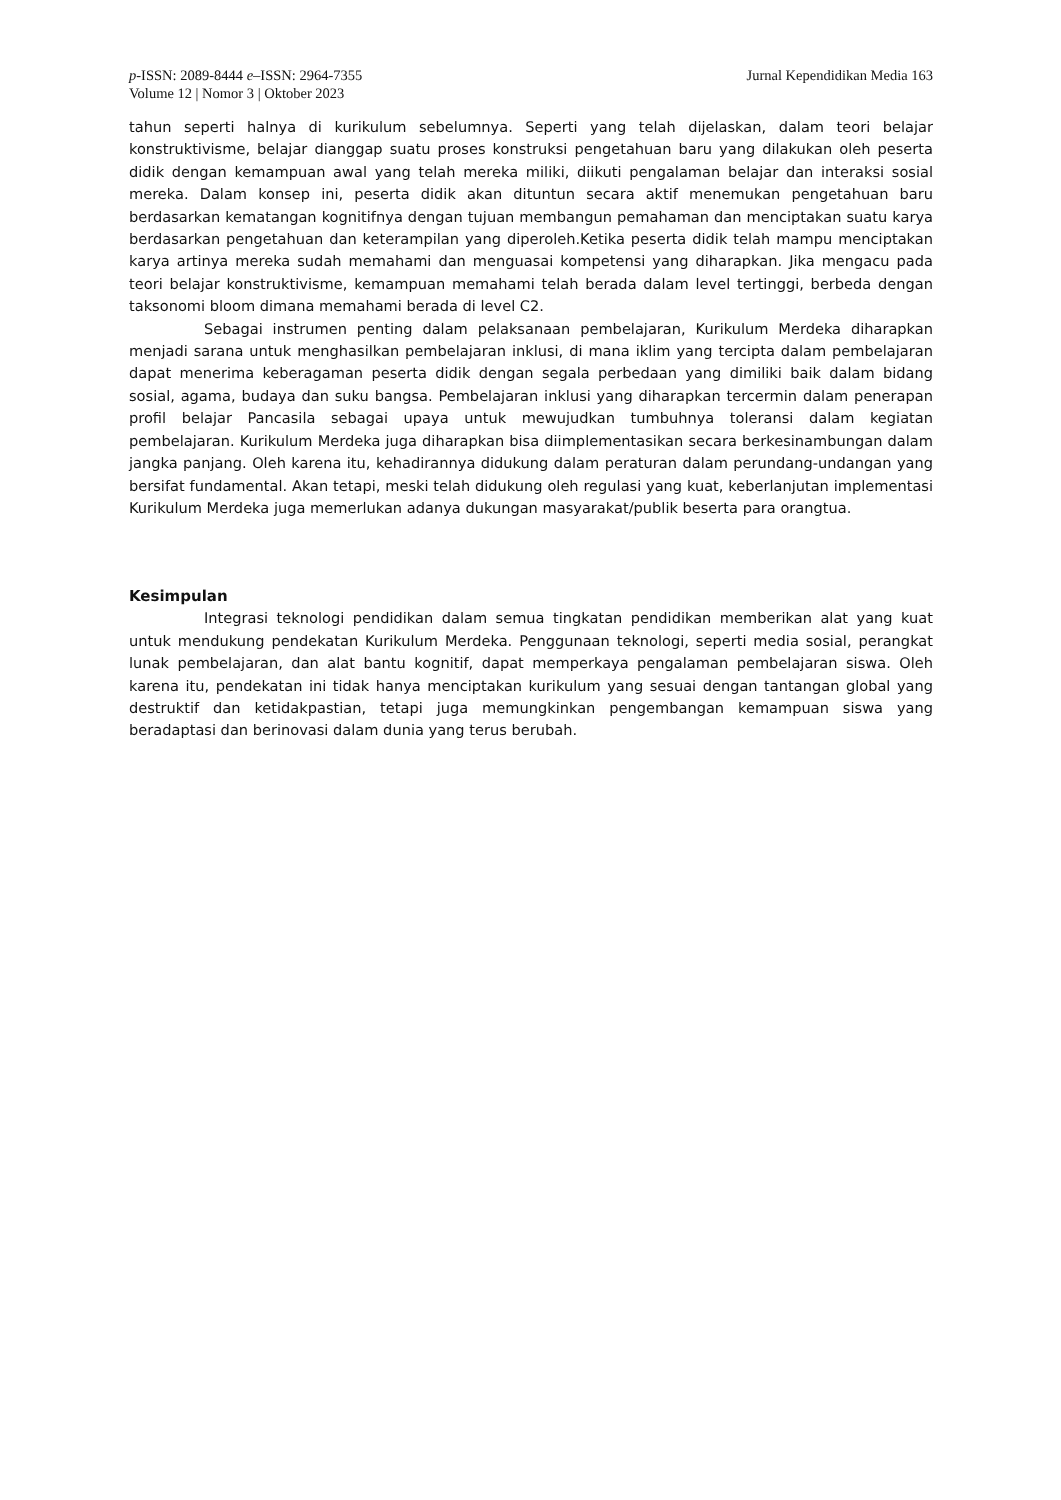p-ISSN: 2089-8444 e–ISSN: 2964-7355
Volume 12 | Nomor 3 | Oktober 2023
Jurnal Kependidikan Media 163
tahun seperti halnya di kurikulum sebelumnya. Seperti yang telah dijelaskan, dalam teori belajar konstruktivisme, belajar dianggap suatu proses konstruksi pengetahuan baru yang dilakukan oleh peserta didik dengan kemampuan awal yang telah mereka miliki, diikuti pengalaman belajar dan interaksi sosial mereka. Dalam konsep ini, peserta didik akan dituntun secara aktif menemukan pengetahuan baru berdasarkan kematangan kognitifnya dengan tujuan membangun pemahaman dan menciptakan suatu karya berdasarkan pengetahuan dan keterampilan yang diperoleh.Ketika peserta didik telah mampu menciptakan karya artinya mereka sudah memahami dan menguasai kompetensi yang diharapkan. Jika mengacu pada teori belajar konstruktivisme, kemampuan memahami telah berada dalam level tertinggi, berbeda dengan taksonomi bloom dimana memahami berada di level C2.
Sebagai instrumen penting dalam pelaksanaan pembelajaran, Kurikulum Merdeka diharapkan menjadi sarana untuk menghasilkan pembelajaran inklusi, di mana iklim yang tercipta dalam pembelajaran dapat menerima keberagaman peserta didik dengan segala perbedaan yang dimiliki baik dalam bidang sosial, agama, budaya dan suku bangsa. Pembelajaran inklusi yang diharapkan tercermin dalam penerapan profil belajar Pancasila sebagai upaya untuk mewujudkan tumbuhnya toleransi dalam kegiatan pembelajaran. Kurikulum Merdeka juga diharapkan bisa diimplementasikan secara berkesinambungan dalam jangka panjang. Oleh karena itu, kehadirannya didukung dalam peraturan dalam perundang-undangan yang bersifat fundamental. Akan tetapi, meski telah didukung oleh regulasi yang kuat, keberlanjutan implementasi Kurikulum Merdeka juga memerlukan adanya dukungan masyarakat/publik beserta para orangtua.
Kesimpulan
Integrasi teknologi pendidikan dalam semua tingkatan pendidikan memberikan alat yang kuat untuk mendukung pendekatan Kurikulum Merdeka. Penggunaan teknologi, seperti media sosial, perangkat lunak pembelajaran, dan alat bantu kognitif, dapat memperkaya pengalaman pembelajaran siswa. Oleh karena itu, pendekatan ini tidak hanya menciptakan kurikulum yang sesuai dengan tantangan global yang destruktif dan ketidakpastian, tetapi juga memungkinkan pengembangan kemampuan siswa yang beradaptasi dan berinovasi dalam dunia yang terus berubah.